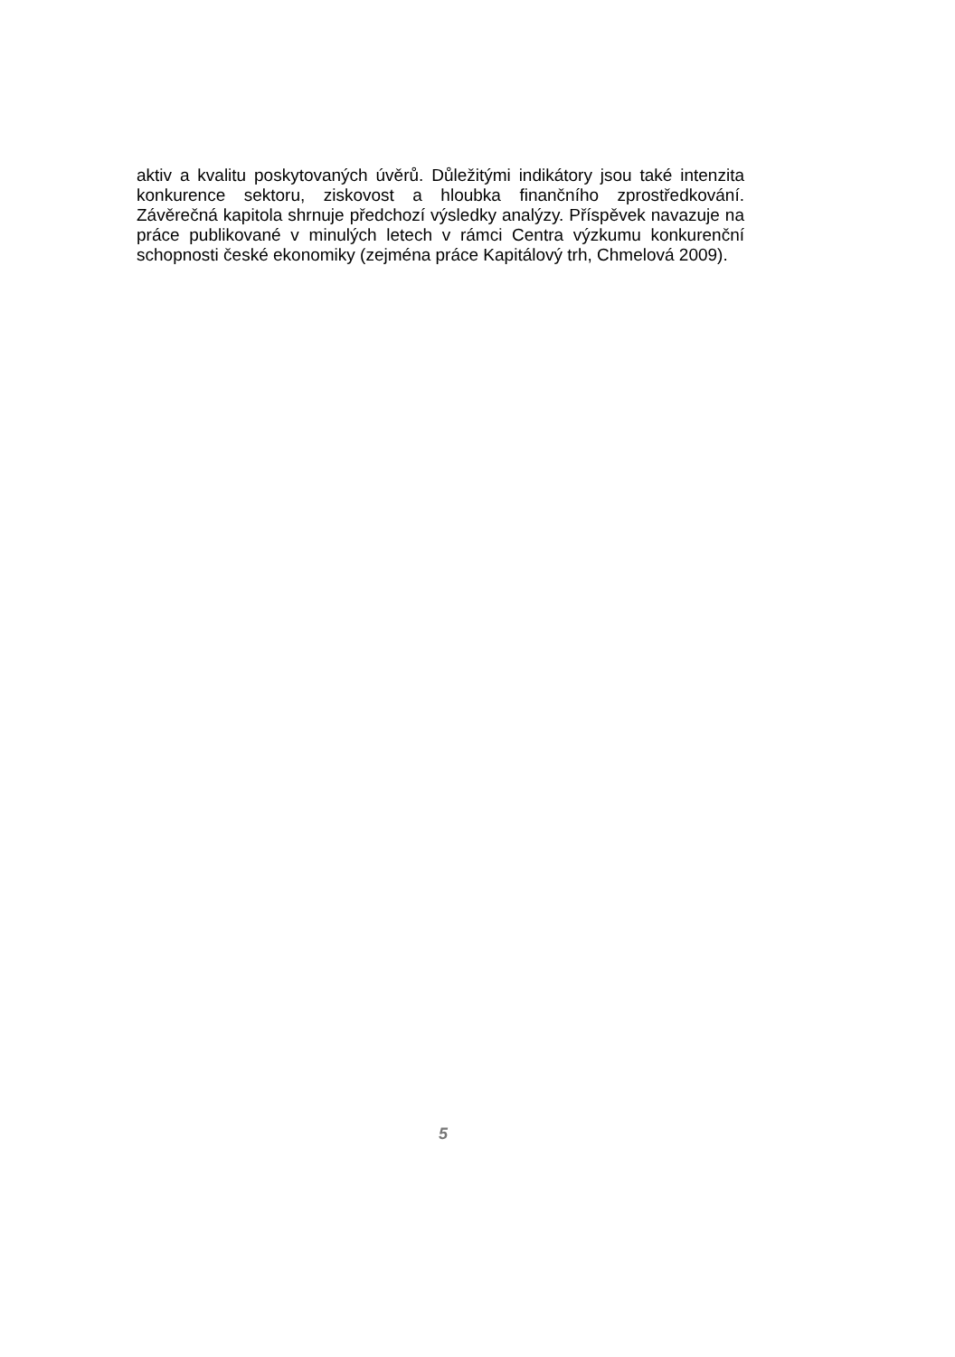aktiv a kvalitu poskytovaných úvěrů. Důležitými indikátory jsou také intenzita konkurence sektoru, ziskovost a hloubka finančního zprostředkování. Závěrečná kapitola shrnuje předchozí výsledky analýzy. Příspěvek navazuje na práce publikované v minulých letech v rámci Centra výzkumu konkurenční schopnosti české ekonomiky (zejména práce Kapitálový trh, Chmelová 2009).
5